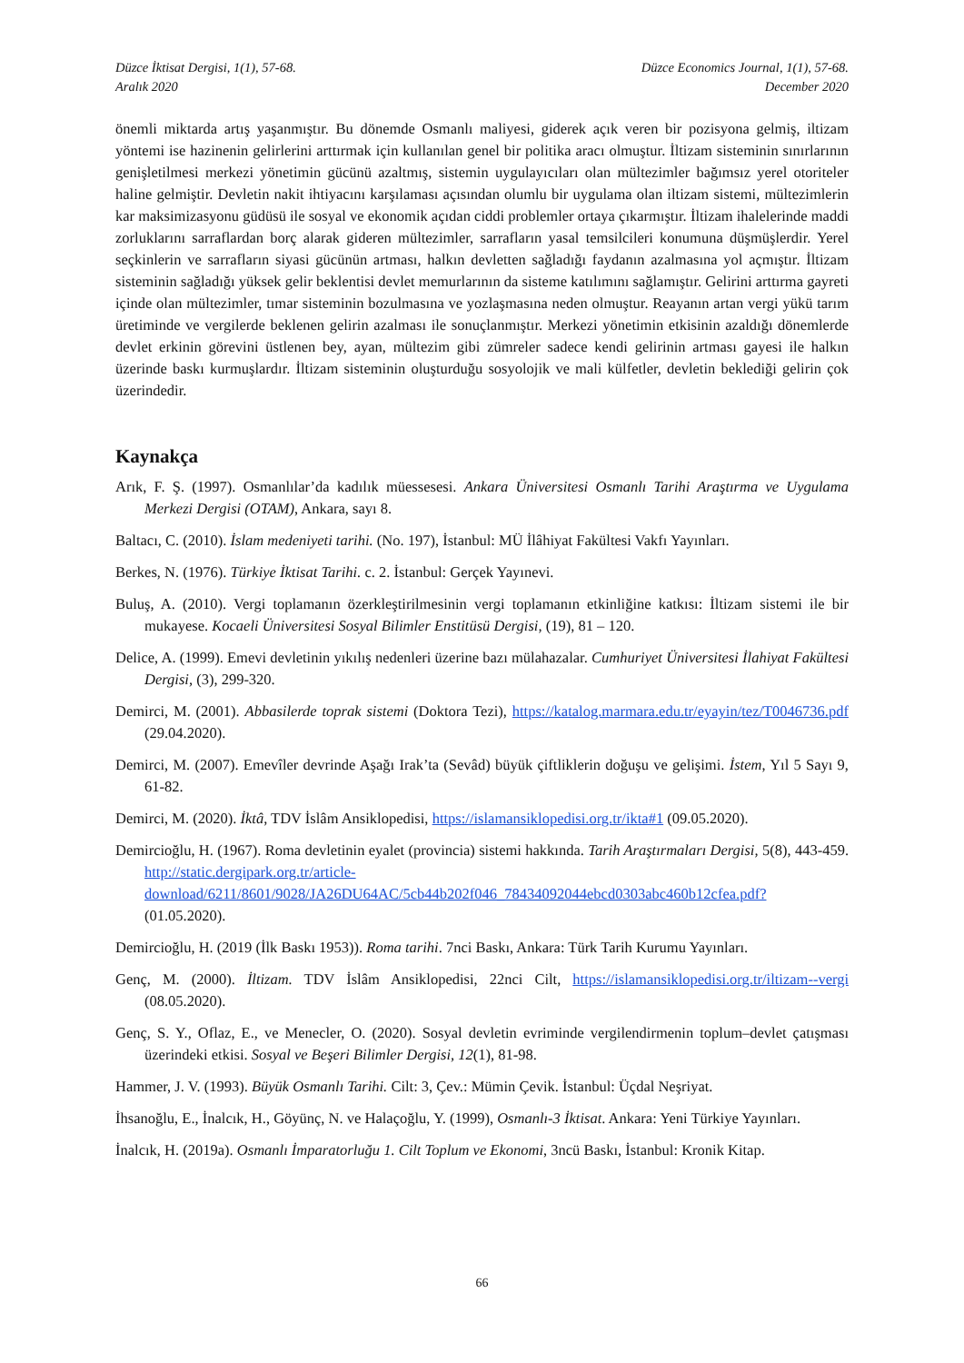Düzce İktisat Dergisi, 1(1), 57-68.
Aralık 2020
Düzce Economics Journal, 1(1), 57-68.
December 2020
önemli miktarda artış yaşanmıştır. Bu dönemde Osmanlı maliyesi, giderek açık veren bir pozisyona gelmiş, iltizam yöntemi ise hazinenin gelirlerini arttırmak için kullanılan genel bir politika aracı olmuştur. İltizam sisteminin sınırlarının genişletilmesi merkezi yönetimin gücünü azaltmış, sistemin uygulayıcıları olan mültezimler bağımsız yerel otoriteler haline gelmiştir. Devletin nakit ihtiyacını karşılaması açısından olumlu bir uygulama olan iltizam sistemi, mültezimlerin kar maksimizasyonu güdüsü ile sosyal ve ekonomik açıdan ciddi problemler ortaya çıkarmıştır. İltizam ihalelerinde maddi zorluklarını sarraflardan borç alarak gideren mültezimler, sarrafların yasal temsilcileri konumuna düşmüşlerdir. Yerel seçkinlerin ve sarrafların siyasi gücünün artması, halkın devletten sağladığı faydanın azalmasına yol açmıştır. İltizam sisteminin sağladığı yüksek gelir beklentisi devlet memurlarının da sisteme katılımını sağlamıştır. Gelirini arttırma gayreti içinde olan mültezimler, tımar sisteminin bozulmasına ve yozlaşmasına neden olmuştur. Reayanın artan vergi yükü tarım üretiminde ve vergilerde beklenen gelirin azalması ile sonuçlanmıştır. Merkezi yönetimin etkisinin azaldığı dönemlerde devlet erkinin görevini üstlenen bey, ayan, mültezim gibi zümreler sadece kendi gelirinin artması gayesi ile halkın üzerinde baskı kurmuşlardır. İltizam sisteminin oluşturduğu sosyolojik ve mali külfetler, devletin beklediği gelirin çok üzerindedir.
Kaynakça
Arık, F. Ş. (1997). Osmanlılar’da kadılık müessesesi. Ankara Üniversitesi Osmanlı Tarihi Araştırma ve Uygulama Merkezi Dergisi (OTAM), Ankara, sayı 8.
Baltacı, C. (2010). İslam medeniyeti tarihi. (No. 197), İstanbul: MÜ İlâhiyat Fakültesi Vakfı Yayınları.
Berkes, N. (1976). Türkiye İktisat Tarihi. c. 2. İstanbul: Gerçek Yayınevi.
Buluş, A. (2010). Vergi toplamanın özerkleştirilmesinin vergi toplamanın etkinliğine katkısı: İltizam sistemi ile bir mukayese. Kocaeli Üniversitesi Sosyal Bilimler Enstitüsü Dergisi, (19), 81 – 120.
Delice, A. (1999). Emevi devletinin yıkılış nedenleri üzerine bazı mülahazalar. Cumhuriyet Üniversitesi İlahiyat Fakültesi Dergisi, (3), 299-320.
Demirci, M. (2001). Abbasilerde toprak sistemi (Doktora Tezi), https://katalog.marmara.edu.tr/eyayin/tez/T0046736.pdf (29.04.2020).
Demirci, M. (2007). Emevîler devrinde Aşağı Irak’ta (Sevâd) büyük çiftliklerin doğuşu ve gelişimi. İstem, Yıl 5 Sayı 9, 61-82.
Demirci, M. (2020). İktâ, TDV İslâm Ansiklopedisi, https://islamansiklopedisi.org.tr/ikta#1 (09.05.2020).
Demircioğlu, H. (1967). Roma devletinin eyalet (provincia) sistemi hakkında. Tarih Araştırmaları Dergisi, 5(8), 443-459. http://static.dergipark.org.tr/article-download/6211/8601/9028/JA26DU64AC/5cb44b202f046_78434092044ebcd0303abc460b12cfea.pdf? (01.05.2020).
Demircioğlu, H. (2019 (İlk Baskı 1953)). Roma tarihi. 7nci Baskı, Ankara: Türk Tarih Kurumu Yayınları.
Genç, M. (2000). İltizam. TDV İslâm Ansiklopedisi, 22nci Cilt, https://islamansiklopedisi.org.tr/iltizam--vergi (08.05.2020).
Genç, S. Y., Oflaz, E., ve Menecler, O. (2020). Sosyal devletin evriminde vergilendirmenin toplum–devlet çatışması üzerindeki etkisi. Sosyal ve Beşeri Bilimler Dergisi, 12(1), 81-98.
Hammer, J. V. (1993). Büyük Osmanlı Tarihi. Cilt: 3, Çev.: Mümin Çevik. İstanbul: Üçdal Neşriyat.
İhsanoğlu, E., İnalcık, H., Göyünç, N. ve Halaçoğlu, Y. (1999), Osmanlı-3 İktisat. Ankara: Yeni Türkiye Yayınları.
İnalcık, H. (2019a). Osmanlı İmparatorluğu 1. Cilt Toplum ve Ekonomi, 3ncü Baskı, İstanbul: Kronik Kitap.
66